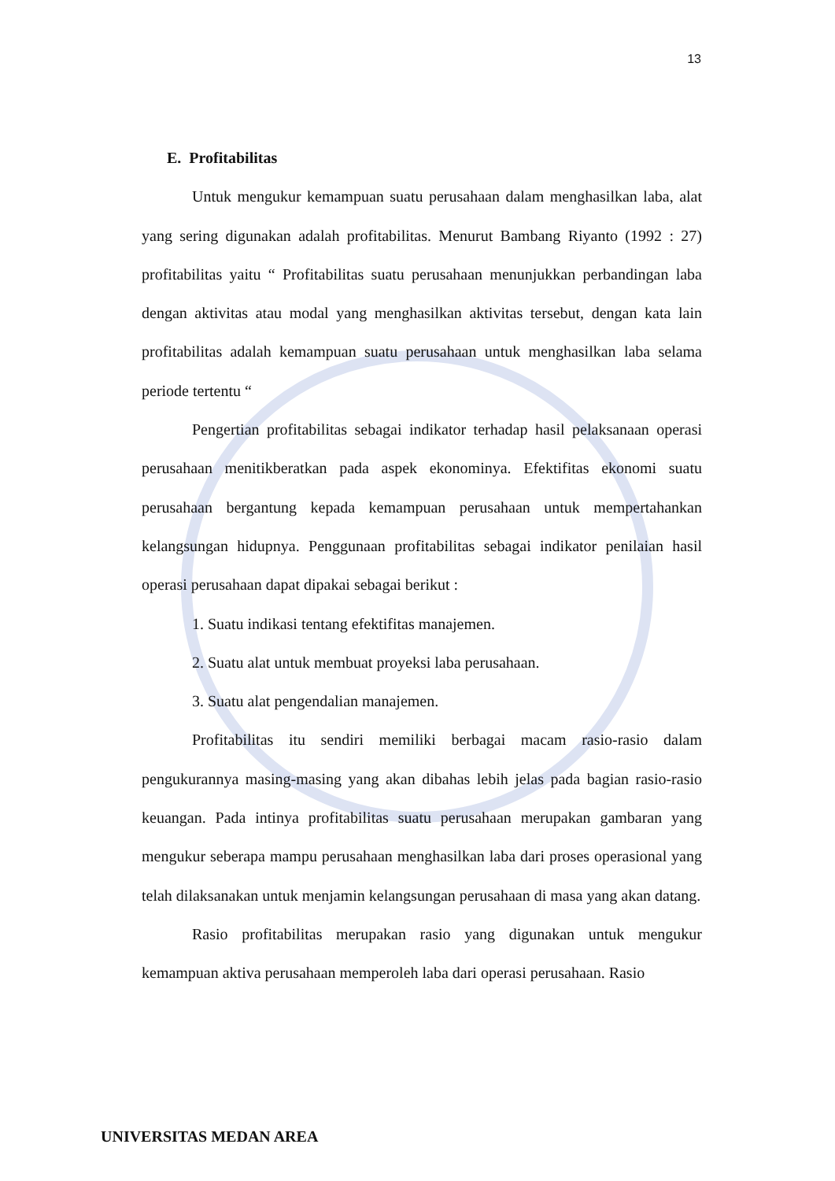13
E. Profitabilitas
Untuk mengukur kemampuan suatu perusahaan dalam menghasilkan laba, alat yang sering digunakan adalah profitabilitas. Menurut Bambang Riyanto (1992 : 27) profitabilitas yaitu “ Profitabilitas suatu perusahaan menunjukkan perbandingan laba dengan aktivitas atau modal yang menghasilkan aktivitas tersebut, dengan kata lain profitabilitas adalah kemampuan suatu perusahaan untuk menghasilkan laba selama periode tertentu “
Pengertian profitabilitas sebagai indikator terhadap hasil pelaksanaan operasi perusahaan menitikberatkan pada aspek ekonominya. Efektifitas ekonomi suatu perusahaan bergantung kepada kemampuan perusahaan untuk mempertahankan kelangsungan hidupnya. Penggunaan profitabilitas sebagai indikator penilaian hasil operasi perusahaan dapat dipakai sebagai berikut :
1. Suatu indikasi tentang efektifitas manajemen.
2. Suatu alat untuk membuat proyeksi laba perusahaan.
3. Suatu alat pengendalian manajemen.
Profitabilitas itu sendiri memiliki berbagai macam rasio-rasio dalam pengukurannya masing-masing yang akan dibahas lebih jelas pada bagian rasio-rasio keuangan. Pada intinya profitabilitas suatu perusahaan merupakan gambaran yang mengukur seberapa mampu perusahaan menghasilkan laba dari proses operasional yang telah dilaksanakan untuk menjamin kelangsungan perusahaan di masa yang akan datang.
Rasio profitabilitas merupakan rasio yang digunakan untuk mengukur kemampuan aktiva perusahaan memperoleh laba dari operasi perusahaan. Rasio
UNIVERSITAS MEDAN AREA